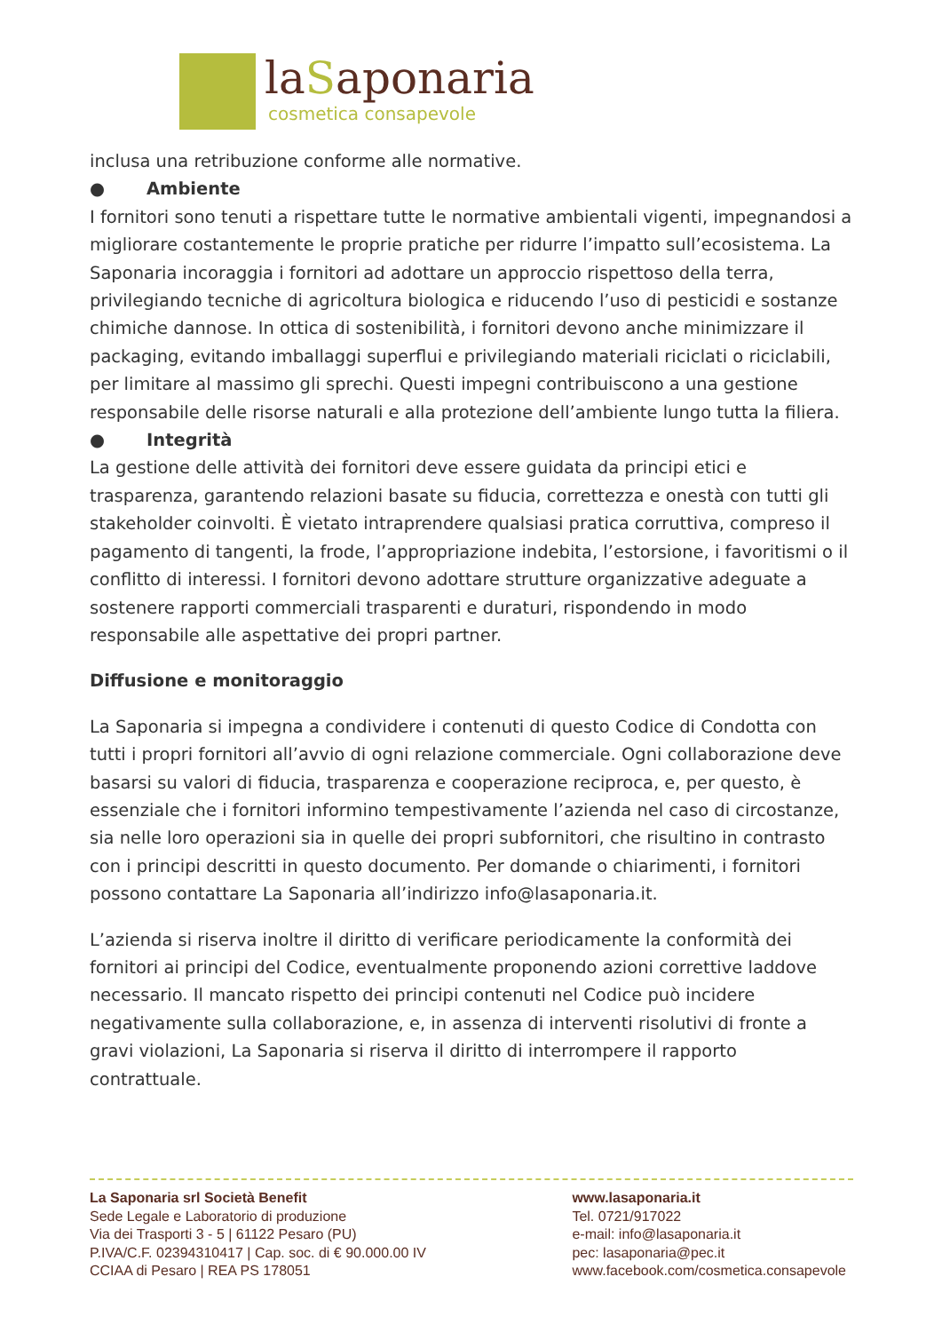laSaponaria
cosmetica consapevole
inclusa una retribuzione conforme alle normative.
● Ambiente
I fornitori sono tenuti a rispettare tutte le normative ambientali vigenti, impegnandosi a migliorare costantemente le proprie pratiche per ridurre l’impatto sull’ecosistema. La Saponaria incoraggia i fornitori ad adottare un approccio rispettoso della terra, privilegiando tecniche di agricoltura biologica e riducendo l’uso di pesticidi e sostanze chimiche dannose. In ottica di sostenibilità, i fornitori devono anche minimizzare il packaging, evitando imballaggi superflui e privilegiando materiali riciclati o riciclabili, per limitare al massimo gli sprechi. Questi impegni contribuiscono a una gestione responsabile delle risorse naturali e alla protezione dell’ambiente lungo tutta la filiera.
● Integrità
La gestione delle attività dei fornitori deve essere guidata da principi etici e trasparenza, garantendo relazioni basate su fiducia, correttezza e onestà con tutti gli stakeholder coinvolti. È vietato intraprendere qualsiasi pratica corruttiva, compreso il pagamento di tangenti, la frode, l’appropriazione indebita, l’estorsione, i favoritismi o il conflitto di interessi. I fornitori devono adottare strutture organizzative adeguate a sostenere rapporti commerciali trasparenti e duraturi, rispondendo in modo responsabile alle aspettative dei propri partner.
Diffusione e monitoraggio
La Saponaria si impegna a condividere i contenuti di questo Codice di Condotta con tutti i propri fornitori all’avvio di ogni relazione commerciale. Ogni collaborazione deve basarsi su valori di fiducia, trasparenza e cooperazione reciproca, e, per questo, è essenziale che i fornitori informino tempestivamente l’azienda nel caso di circostanze, sia nelle loro operazioni sia in quelle dei propri subfornitori, che risultino in contrasto con i principi descritti in questo documento. Per domande o chiarimenti, i fornitori possono contattare La Saponaria all’indirizzo info@lasaponaria.it.
L’azienda si riserva inoltre il diritto di verificare periodicamente la conformità dei fornitori ai principi del Codice, eventualmente proponendo azioni correttive laddove necessario. Il mancato rispetto dei principi contenuti nel Codice può incidere negativamente sulla collaborazione, e, in assenza di interventi risolutivi di fronte a gravi violazioni, La Saponaria si riserva il diritto di interrompere il rapporto contrattuale.
La Saponaria srl Società Benefit
Sede Legale e Laboratorio di produzione
Via dei Trasporti 3 - 5 | 61122 Pesaro (PU)
P.IVA/C.F. 02394310417 | Cap. soc. di € 90.000.00 IV
CCIAA di Pesaro | REA PS 178051
www.lasaponaria.it
Tel. 0721/917022
e-mail: info@lasaponaria.it
pec: lasaponaria@pec.it
www.facebook.com/cosmetica.consapevole